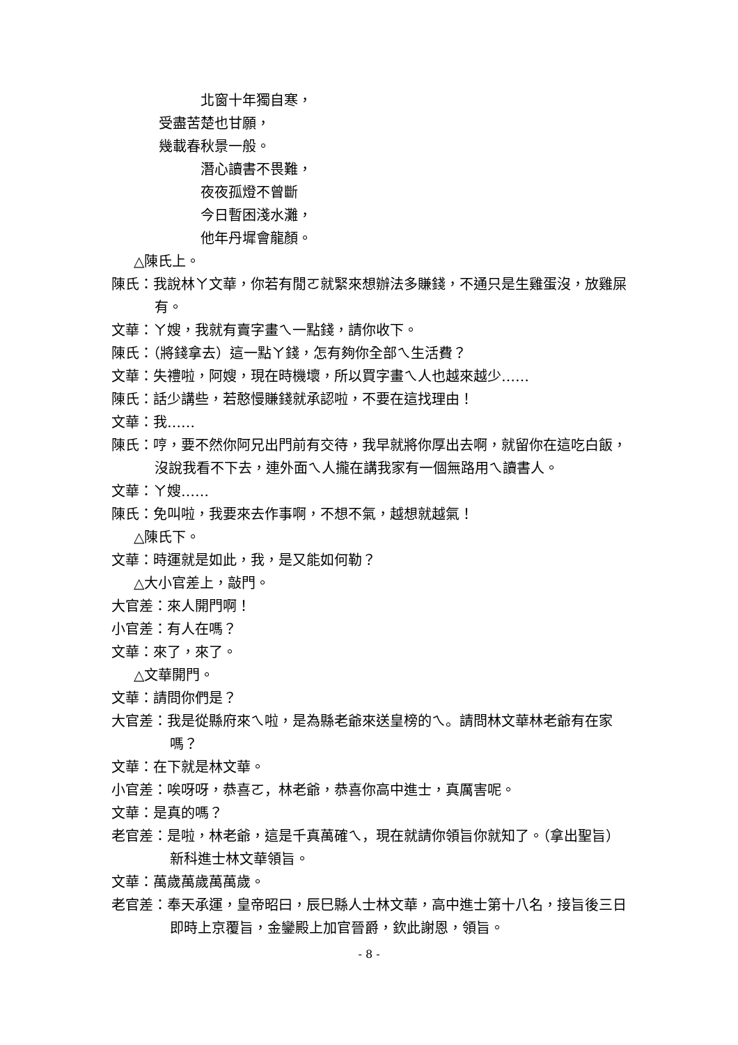北窗十年獨自寒，
受盡苦楚也甘願，
幾載春秋景一般。
潛心讀書不畏難，
夜夜孤燈不曾斷
今日暫困淺水灘，
他年丹墀會龍顏。
△陳氏上。
陳氏：我說林ㄚ文華，你若有閒ㄛ就緊來想辦法多賺錢，不通只是生雞蛋沒，放雞屎有。
文華：ㄚ嫂，我就有賣字畫ㄟ一點錢，請你收下。
陳氏：（將錢拿去）這一點ㄚ錢，怎有夠你全部ㄟ生活費？
文華：失禮啦，阿嫂，現在時機壞，所以買字畫ㄟ人也越來越少……
陳氏：話少講些，若憨慢賺錢就承認啦，不要在這找理由！
文華：我……
陳氏：哼，要不然你阿兄出門前有交待，我早就將你厚出去啊，就留你在這吃白飯，沒說我看不下去，連外面ㄟ人攏在講我家有一個無路用ㄟ讀書人。
文華：ㄚ嫂……
陳氏：免叫啦，我要來去作事啊，不想不氣，越想就越氣！
△陳氏下。
文華：時運就是如此，我，是又能如何勒？
△大小官差上，敲門。
大官差：來人開門啊！
小官差：有人在嗎？
文華：來了，來了。
△文華開門。
文華：請問你們是？
大官差：我是從縣府來ㄟ啦，是為縣老爺來送皇榜的ㄟ。請問林文華林老爺有在家嗎？
文華：在下就是林文華。
小官差：唉呀呀，恭喜ㄛ，林老爺，恭喜你高中進士，真厲害呢。
文華：是真的嗎？
老官差：是啦，林老爺，這是千真萬確ㄟ，現在就請你領旨你就知了。（拿出聖旨）新科進士林文華領旨。
文華：萬歲萬歲萬萬歲。
老官差：奉天承運，皇帝昭曰，辰巳縣人士林文華，高中進士第十八名，接旨後三日即時上京覆旨，金鑾殿上加官晉爵，欽此謝恩，領旨。
- 8 -